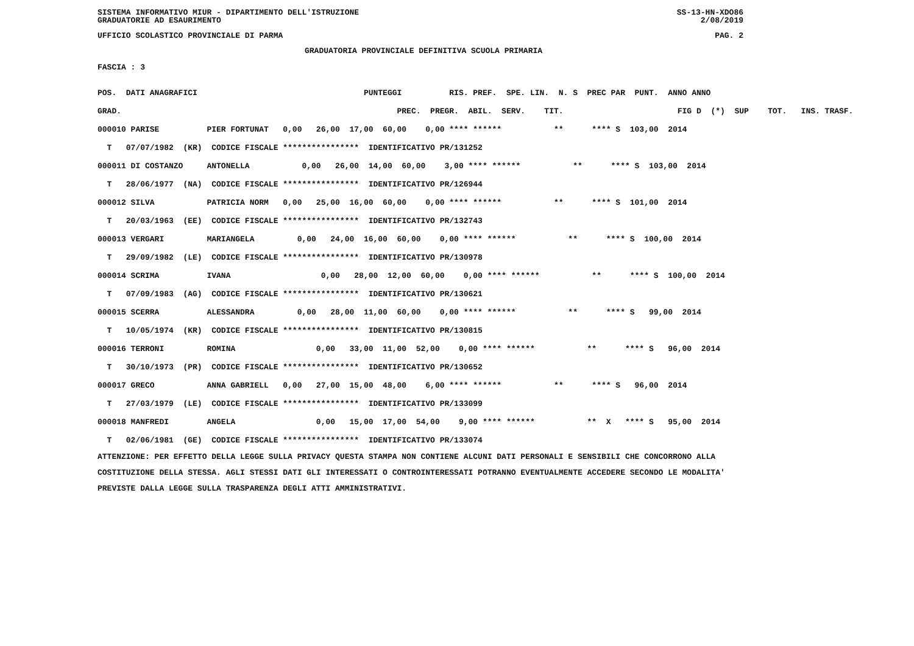SISTEMA INFORMATIVO MIUR - DIPARTIMENTO DELL'ISTRUZIONE SS-13-HN-XDO86
GRADUATORIE AD ESAURIMENTO 2/08/2019
UFFICIO SCOLASTICO PROVINCIALE DI PARMA PAG. 2
GRADUATORIA PROVINCIALE DEFINITIVA SCUOLA PRIMARIA
FASCIA : 3
| POS. DATI ANAGRAFICI | PUNTEGGI RIS. PREF. SPE. LIN. N. S PREC PAR PUNT. ANNO ANNO |
| --- | --- |
| GRAD. | PREC. PREGR. ABIL. SERV. TIT. FIG D (*) SUP TOT. INS. TRASF. |
| 000010 PARISE PIER FORTUNAT | 0,00 26,00 17,00 60,00 0,00 **** ****** ** **** S 103,00 2014 |
| T 07/07/1982 (KR) CODICE FISCALE **************** IDENTIFICATIVO PR/131252 | |
| 000011 DI COSTANZO ANTONELLA | 0,00 26,00 14,00 60,00 3,00 **** ****** ** **** S 103,00 2014 |
| T 28/06/1977 (NA) CODICE FISCALE **************** IDENTIFICATIVO PR/126944 | |
| 000012 SILVA PATRICIA NORM | 0,00 25,00 16,00 60,00 0,00 **** ****** ** **** S 101,00 2014 |
| T 20/03/1963 (EE) CODICE FISCALE **************** IDENTIFICATIVO PR/132743 | |
| 000013 VERGARI MARIANGELA | 0,00 24,00 16,00 60,00 0,00 **** ****** ** **** S 100,00 2014 |
| T 29/09/1982 (LE) CODICE FISCALE **************** IDENTIFICATIVO PR/130978 | |
| 000014 SCRIMA IVANA | 0,00 28,00 12,00 60,00 0,00 **** ****** ** **** S 100,00 2014 |
| T 07/09/1983 (AG) CODICE FISCALE **************** IDENTIFICATIVO PR/130621 | |
| 000015 SCERRA ALESSANDRA | 0,00 28,00 11,00 60,00 0,00 **** ****** ** **** S 99,00 2014 |
| T 10/05/1974 (KR) CODICE FISCALE **************** IDENTIFICATIVO PR/130815 | |
| 000016 TERRONI ROMINA | 0,00 33,00 11,00 52,00 0,00 **** ****** ** **** S 96,00 2014 |
| T 30/10/1973 (PR) CODICE FISCALE **************** IDENTIFICATIVO PR/130652 | |
| 000017 GRECO ANNA GABRIELL | 0,00 27,00 15,00 48,00 6,00 **** ****** ** **** S 96,00 2014 |
| T 27/03/1979 (LE) CODICE FISCALE **************** IDENTIFICATIVO PR/133099 | |
| 000018 MANFREDI ANGELA | 0,00 15,00 17,00 54,00 9,00 **** ****** ** X **** S 95,00 2014 |
| T 02/06/1981 (GE) CODICE FISCALE **************** IDENTIFICATIVO PR/133074 | |
ATTENZIONE: PER EFFETTO DELLA LEGGE SULLA PRIVACY QUESTA STAMPA NON CONTIENE ALCUNI DATI PERSONALI E SENSIBILI CHE CONCORRONO ALLA COSTITUZIONE DELLA STESSA. AGLI STESSI DATI GLI INTERESSATI O CONTROINTERESSATI POTRANNO EVENTUALMENTE ACCEDERE SECONDO LE MODALITA' PREVISTE DALLA LEGGE SULLA TRASPARENZA DEGLI ATTI AMMINISTRATIVI.